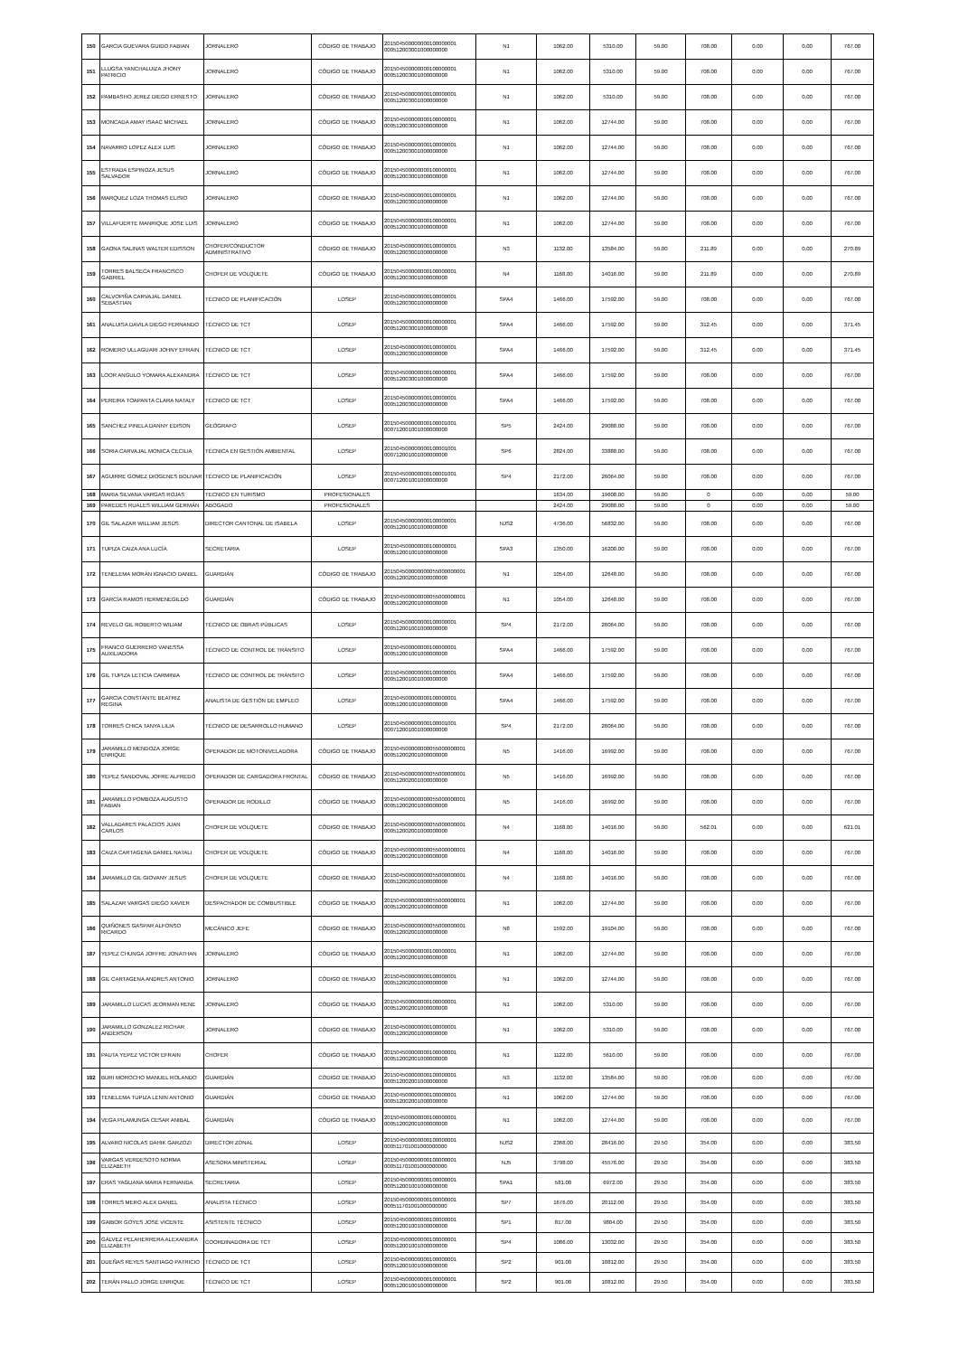| 150 | GARCIA GUEVARA GUIDO FABIAN | JORNALERO | CÓDIGO DE TRABAJO | 201504500000000100000001 000512003001000000000 | N1 | 1062.00 | 5310.00 | 59.00 | 708.00 | 0.00 | 0.00 | 767.00 |
| 151 | LLUGSA YANCHALUIZA JHONY PATRICIO | JORNALERO | CÓDIGO DE TRABAJO | 201504500000000100000001 000512003001000000000 | N1 | 1062.00 | 5310.00 | 59.00 | 708.00 | 0.00 | 0.00 | 767.00 |
| 152 | PAMBASHO JEREZ DIEGO ERNESTO | JORNALERO | CÓDIGO DE TRABAJO | 201504500000000100000001 000512003001000000000 | N1 | 1062.00 | 5310.00 | 59.00 | 708.00 | 0.00 | 0.00 | 767.00 |
| 153 | MONCADA AMAY ISAAC MICHAEL | JORNALERO | CÓDIGO DE TRABAJO | 201504500000000100000001 000512003001000000000 | N1 | 1062.00 | 12744.00 | 59.00 | 708.00 | 0.00 | 0.00 | 767.00 |
| 154 | NAVARRO LOPEZ ALEX LUIS | JORNALERO | CÓDIGO DE TRABAJO | 201504500000000100000001 000512003001000000000 | N1 | 1062.00 | 12744.00 | 59.00 | 708.00 | 0.00 | 0.00 | 767.00 |
| 155 | ESTRADA ESPINOZA JESUS SALVADOR | JORNALERO | CÓDIGO DE TRABAJO | 201504500000000100000001 000512003001000000000 | N1 | 1062.00 | 12744.00 | 59.00 | 708.00 | 0.00 | 0.00 | 767.00 |
| 156 | MARQUEZ LOZA THOMAS ELISIO | JORNALERO | CÓDIGO DE TRABAJO | 201504500000000100000001 000512003001000000000 | N1 | 1062.00 | 12744.00 | 59.00 | 708.00 | 0.00 | 0.00 | 767.00 |
| 157 | VILLAFUERTE MANRIQUE JOSE LUIS | JORNALERO | CÓDIGO DE TRABAJO | 201504500000000100000001 000512003001000000000 | N1 | 1062.00 | 12744.00 | 59.00 | 708.00 | 0.00 | 0.00 | 767.00 |
| 158 | GAONA SALINAS WALTER EDISSON | CHOFER/CONDUCTOR ADMINISTRATIVO | CÓDIGO DE TRABAJO | 201504500000000100000001 000512003001000000000 | N3 | 1132.00 | 13584.00 | 59.00 | 211.89 | 0.00 | 0.00 | 270.89 |
| 159 | TORRES BALSECA FRANCISCO GABRIEL | CHOFER DE VOLQUETE | CÓDIGO DE TRABAJO | 201504500000000100000001 000512003001000000000 | N4 | 1168.00 | 14016.00 | 59.00 | 211.89 | 0.00 | 0.00 | 270.89 |
| 160 | CALVOPIÑA CARVAJAL DANIEL SEBASTIAN | TÉCNICO DE PLANIFICACIÓN | LOSEP | 201504500000000100000001 000512003001000000000 | SPA4 | 1466.00 | 17592.00 | 59.00 | 708.00 | 0.00 | 0.00 | 767.00 |
| 161 | ANALUISA DAVILA DIEGO FERNANDO | TÉCNICO DE TCT | LOSEP | 201504500000000100000001 000512003001000000000 | SPA4 | 1466.00 | 17592.00 | 59.00 | 312.45 | 0.00 | 0.00 | 371.45 |
| 162 | ROMERO ULLAGUARI JOHNY EFRAIN | TÉCNICO DE TCT | LOSEP | 201504500000000100000001 000512003001000000000 | SPA4 | 1466.00 | 17592.00 | 59.00 | 312.45 | 0.00 | 0.00 | 371.45 |
| 163 | LOOR ANGULO YOMARA ALEXANDRA | TÉCNICO DE TCT | LOSEP | 201504500000000100000001 000512003001000000000 | SPA4 | 1466.00 | 17592.00 | 59.00 | 708.00 | 0.00 | 0.00 | 767.00 |
| 164 | PEREIRA TOAPANTA CLARA NATALY | TÉCNICO DE TCT | LOSEP | 201504500000000100000001 000512003001000000000 | SPA4 | 1466.00 | 17592.00 | 59.00 | 708.00 | 0.00 | 0.00 | 767.00 |
| 165 | SANCHEZ PINELA DANNY EDISON | GEÓGRAFO | LOSEP | 201504500000000100001001 000712001001000000000 | SP5 | 2424.00 | 29088.00 | 59.00 | 708.00 | 0.00 | 0.00 | 767.00 |
| 166 | SORIA CARVAJAL MONICA CECILIA | TÉCNICA EN GESTIÓN AMBIENTAL | LOSEP | 201504500000000100001001 000712001001000000000 | SP6 | 2824.00 | 33888.00 | 59.00 | 708.00 | 0.00 | 0.00 | 767.00 |
| 167 | AGUIRRE GOMEZ DIOGENES BOLIVAR | TÉCNICO DE PLANIFICACIÓN | LOSEP | 201504500000000100001001 000712001001000000000 | SP4 | 2172.00 | 26064.00 | 59.00 | 708.00 | 0.00 | 0.00 | 767.00 |
| 168 | MARIA SILVANA VARGAS ROJAS | TECNICO EN TURISMO | PROFESIONALES | | | 1634.00 | 19608.00 | 59.00 | 0 | 0.00 | 0.00 | 59.00 |
| 169 | PAREDES RUALES WILLIAM GERMÁN | ABOGADO | PROFESIONALES | | | 2424.00 | 29088.00 | 59.00 | 0 | 0.00 | 0.00 | 59.00 |
| 170 | GIL SALAZAR WILLIAM JESÚS | DIRECTOR CANTONAL DE ISABELA | LOSEP | 201504500000000100000001 000512001001000000000 | NJS2 | 4736.00 | 56832.00 | 59.00 | 708.00 | 0.00 | 0.00 | 767.00 |
| 171 | TUPIZA CAIZA ANA LUCÍA | SECRETARIA | LOSEP | 201504500000000100000001 000512001001000000000 | SPA3 | 1350.00 | 16200.00 | 59.00 | 708.00 | 0.00 | 0.00 | 767.00 |
| 172 | TENELEMA MORÁN IGNACIO DANIEL | GUARDIÁN | CÓDIGO DE TRABAJO | 201504500000000055000000001 000512002001000000000 | N1 | 1054.00 | 12648.00 | 59.00 | 708.00 | 0.00 | 0.00 | 767.00 |
| 173 | GARCÍA RAMOS HERMENEGILDO | GUARDIÁN | CÓDIGO DE TRABAJO | 201504500000000055000000001 000512002001000000000 | N1 | 1054.00 | 12648.00 | 59.00 | 708.00 | 0.00 | 0.00 | 767.00 |
| 174 | REVELO GIL ROBERTO WILIAM | TÉCNICO DE OBRAS PÚBLICAS | LOSEP | 201504500000000100000001 000512001001000000000 | SP4 | 2172.00 | 26064.00 | 59.00 | 708.00 | 0.00 | 0.00 | 767.00 |
| 175 | FRANCO GUERRERO VANESSA AUXILIADORA | TÉCNICO DE CONTROL DE TRÁNSITO | LOSEP | 201504500000000100000001 000512001001000000000 | SPA4 | 1466.00 | 17592.00 | 59.00 | 708.00 | 0.00 | 0.00 | 767.00 |
| 176 | GIL TUPIZA LETICIA CARMINIA | TÉCNICO DE CONTROL DE TRÁNSITO | LOSEP | 201504500000000100000001 000512001001000000000 | SPA4 | 1466.00 | 17592.00 | 59.00 | 708.00 | 0.00 | 0.00 | 767.00 |
| 177 | GARCIA CONSTANTE BEATRIZ REGINA | ANALISTA DE GESTIÓN DE EMPLEO | LOSEP | 201504500000000100000001 000512001001000000000 | SPA4 | 1466.00 | 17592.00 | 59.00 | 708.00 | 0.00 | 0.00 | 767.00 |
| 178 | TORRES CHICA TANYA LILIA | TÉCNICO DE DESARROLLO HUMANO | LOSEP | 201504500000000100001001 000712001001000000000 | SP4 | 2172.00 | 26064.00 | 59.00 | 708.00 | 0.00 | 0.00 | 767.00 |
| 179 | JARAMILLO MENDOZA JORGE ENRIQUE | OPERADOR DE MOTONIVELADORA | CÓDIGO DE TRABAJO | 201504500000000055000000001 000512002001000000000 | N5 | 1416.00 | 16992.00 | 59.00 | 708.00 | 0.00 | 0.00 | 767.00 |
| 180 | YEPEZ SANDOVAL JOFRE ALFREDO | OPERADOR DE CARGADORA FRONTAL | CÓDIGO DE TRABAJO | 201504500000000055000000001 000512002001000000000 | N5 | 1416.00 | 16992.00 | 59.00 | 708.00 | 0.00 | 0.00 | 767.00 |
| 181 | JARAMILLO POMBOZA AUGUSTO FABIAN | OPERADOR DE RODILLO | CÓDIGO DE TRABAJO | 201504500000000055000000001 000512002001000000000 | N5 | 1416.00 | 16992.00 | 59.00 | 708.00 | 0.00 | 0.00 | 767.00 |
| 182 | VALLADARES PALACIOS JUAN CARLOS | CHOFER DE VOLQUETE | CÓDIGO DE TRABAJO | 201504500000000055000000001 000512002001000000000 | N4 | 1168.00 | 14016.00 | 59.00 | 562.01 | 0.00 | 0.00 | 621.01 |
| 183 | CAIZA CARTAGENA DANIEL NATALI | CHOFER DE VOLQUETE | CÓDIGO DE TRABAJO | 201504500000000055000000001 000512002001000000000 | N4 | 1168.00 | 14016.00 | 59.00 | 708.00 | 0.00 | 0.00 | 767.00 |
| 184 | JARAMILLO GIL GIOVANY JESUS | CHOFER DE VOLQUETE | CÓDIGO DE TRABAJO | 201504500000000055000000001 000512002001000000000 | N4 | 1168.00 | 14016.00 | 59.00 | 708.00 | 0.00 | 0.00 | 767.00 |
| 185 | SALAZAR VARGAS DIEGO XAVIER | DESPACHADOR DE COMBUSTIBLE | CÓDIGO DE TRABAJO | 201504500000000055000000001 000512002001000000000 | N1 | 1062.00 | 12744.00 | 59.00 | 708.00 | 0.00 | 0.00 | 767.00 |
| 186 | QUIÑONES GASPAR ALFONSO RICARDO | MECÁNICO JEFE | CÓDIGO DE TRABAJO | 201504500000000055000000001 000512002001000000000 | N8 | 1592.00 | 19104.00 | 59.00 | 708.00 | 0.00 | 0.00 | 767.00 |
| 187 | YEPEZ CHUNGA JOFFRE JONATHAN | JORNALERO | CÓDIGO DE TRABAJO | 201504500000000100000001 000512002001000000000 | N1 | 1062.00 | 12744.00 | 59.00 | 708.00 | 0.00 | 0.00 | 767.00 |
| 188 | GIL CARTAGENA ANDRES ANTONIO | JORNALERO | CÓDIGO DE TRABAJO | 201504500000000100000001 000512002001000000000 | N1 | 1062.00 | 12744.00 | 59.00 | 708.00 | 0.00 | 0.00 | 767.00 |
| 189 | JARAMILLO LUCAS JEORMAN RENE | JORNALERO | CÓDIGO DE TRABAJO | 201504500000000100000001 000512002001000000000 | N1 | 1062.00 | 5310.00 | 59.00 | 708.00 | 0.00 | 0.00 | 767.00 |
| 190 | JARAMILLO GONZALEZ RICHAR ANDERSON | JORNALERO | CÓDIGO DE TRABAJO | 201504500000000100000001 000512002001000000000 | N1 | 1062.00 | 5310.00 | 59.00 | 708.00 | 0.00 | 0.00 | 767.00 |
| 191 | PAUTA YEPEZ VICTOR EFRAIN | CHOFER | CÓDIGO DE TRABAJO | 201504500000000100000001 000512002001000000000 | N1 | 1122.00 | 5610.00 | 59.00 | 708.00 | 0.00 | 0.00 | 767.00 |
| 192 | BURI MOROCHO MANUEL ROLANDO | GUARDIÁN | CÓDIGO DE TRABAJO | 201504500000000100000001 000512002001000000000 | N3 | 1132.00 | 13584.00 | 59.00 | 708.00 | 0.00 | 0.00 | 767.00 |
| 193 | TENELEMA TUPIZA LENIN ANTONIO | GUARDIÁN | CÓDIGO DE TRABAJO | 201504500000000100000001 000512002001000000000 | N1 | 1062.00 | 12744.00 | 59.00 | 708.00 | 0.00 | 0.00 | 767.00 |
| 194 | VEGA PILAMUNGA CESAR ANIBAL | GUARDIÁN | CÓDIGO DE TRABAJO | 201504500000000100000001 000512002001000000000 | N1 | 1062.00 | 12744.00 | 59.00 | 708.00 | 0.00 | 0.00 | 767.00 |
| 195 | ALVARO NICOLAS DAHIK GARZOZI | DIRECTOR ZONAL | LOSEP | 201504500000000100000001 000511701001000000000 | NJS2 | 2368.00 | 28416.00 | 29.50 | 354.00 | 0.00 | 0.00 | 383.50 |
| 196 | VARGAS VERDESOTO NORMA ELIZABETH | ASESORA MINISTERIAL | LOSEP | 201504500000000100000001 000511701001000000000 | NJ5 | 3798.00 | 45576.00 | 29.50 | 354.00 | 0.00 | 0.00 | 383.50 |
| 197 | ERAS YAGUANA MARIA FERNANDA | SECRETARIA | LOSEP | 201504500000000100000001 000512001001000000000 | SPA1 | 581.00 | 6972.00 | 29.50 | 354.00 | 0.00 | 0.00 | 383.50 |
| 198 | TORRES MERO ALEX DANIEL | ANALISTA TÉCNICO | LOSEP | 201504500000000100000001 000511701001000000000 | SP7 | 1676.00 | 20112.00 | 29.50 | 354.00 | 0.00 | 0.00 | 383.50 |
| 199 | GAIBOR GOYES JOSÉ VICENTE | ASISTENTE TÉCNICO | LOSEP | 201504500000000100000001 000512001001000000000 | SP1 | 817.00 | 9804.00 | 29.50 | 354.00 | 0.00 | 0.00 | 383.50 |
| 200 | GÁLVEZ PELAHERRERA ALEXANDRA ELIZABETH | COORDINADORA DE TCT | LOSEP | 201504500000000100000001 000512001001000000000 | SP4 | 1086.00 | 13032.00 | 29.50 | 354.00 | 0.00 | 0.00 | 383.50 |
| 201 | DUEÑAS REYES SANTIAGO PATRICIO | TÉCNICO DE TCT | LOSEP | 201504500000000100000001 000512001001000000000 | SP2 | 901.00 | 10812.00 | 29.50 | 354.00 | 0.00 | 0.00 | 383.50 |
| 202 | TERÁN PALLO JORGE ENRIQUE | TÉCNICO DE TCT | LOSEP | 201504500000000100000001 000512001001000000000 | SP2 | 901.00 | 10812.00 | 29.50 | 354.00 | 0.00 | 0.00 | 383.50 |